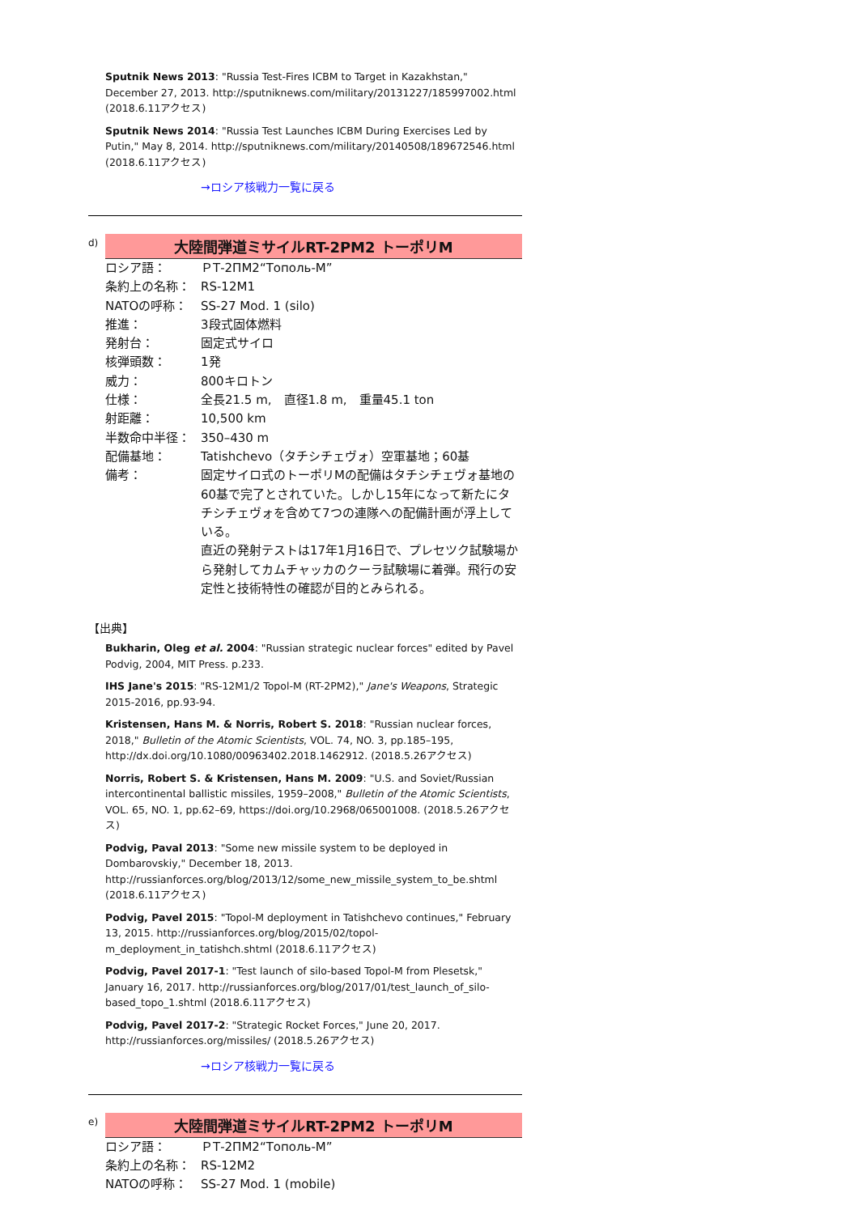Sputnik News 2013: "Russia Test-Fires ICBM to Target in Kazakhstan," December 27, 2013. http://sputniknews.com/military/20131227/185997002.html (2018.6.11アクセス)
Sputnik News 2014: "Russia Test Launches ICBM During Exercises Led by Putin," May 8, 2014. http://sputniknews.com/military/20140508/189672546.html (2018.6.11アクセス)
→ロシア核戦力一覧に戻る
d)
大陸間弾道ミサイルRT-2PM2 トーポリM
| ロシア語： | ＰТ-2ПМ2“Тополь-М” |
| 条約上の名称： | RS-12M1 |
| NATOの呼称： | SS-27 Mod. 1 (silo) |
| 推進： | 3段式固体燃料 |
| 発射台： | 固定式サイロ |
| 核弾頭数： | 1発 |
| 威力： | 800キロトン |
| 仕様： | 全長21.5 m, 直径1.8 m, 重量45.1 ton |
| 射距離： | 10,500 km |
| 半数命中半径： | 350–430 m |
| 配備基地： | Tatishchevo（タチシチェヴォ）空軍基地；60基 |
| 備考： | 固定サイロ式のトーポリMの配備はタチシチェヴォ基地の60基で完了とされていた。しかし15年になって新たにタチシチェヴォを含めて7つの連隊への配備計画が浮上している。 直近の発射テストは17年1月16日で、プレセツク試験場から発射してカムチャッカのクーラ試験場に着弾。飛行の安定性と技術特性の確認が目的とみられる。 |
【出典】
Bukharin, Oleg et al. 2004: "Russian strategic nuclear forces" edited by Pavel Podvig, 2004, MIT Press. p.233.
IHS Jane's 2015: "RS-12M1/2 Topol-M (RT-2PM2)," Jane's Weapons, Strategic 2015-2016, pp.93-94.
Kristensen, Hans M. & Norris, Robert S. 2018: "Russian nuclear forces, 2018," Bulletin of the Atomic Scientists, VOL. 74, NO. 3, pp.185–195, http://dx.doi.org/10.1080/00963402.2018.1462912. (2018.5.26アクセス)
Norris, Robert S. & Kristensen, Hans M. 2009: "U.S. and Soviet/Russian intercontinental ballistic missiles, 1959–2008," Bulletin of the Atomic Scientists, VOL. 65, NO. 1, pp.62–69, https://doi.org/10.2968/065001008. (2018.5.26アクセス)
Podvig, Paval 2013: "Some new missile system to be deployed in Dombarovskiy," December 18, 2013. http://russianforces.org/blog/2013/12/some_new_missile_system_to_be.shtml (2018.6.11アクセス)
Podvig, Pavel 2015: "Topol-M deployment in Tatishchevo continues," February 13, 2015. http://russianforces.org/blog/2015/02/topol-m_deployment_in_tatishch.shtml (2018.6.11アクセス)
Podvig, Pavel 2017-1: "Test launch of silo-based Topol-M from Plesetsk," January 16, 2017. http://russianforces.org/blog/2017/01/test_launch_of_silo-based_topo_1.shtml (2018.6.11アクセス)
Podvig, Pavel 2017-2: "Strategic Rocket Forces," June 20, 2017. http://russianforces.org/missiles/ (2018.5.26アクセス)
→ロシア核戦力一覧に戻る
e)
大陸間弾道ミサイルRT-2PM2 トーポリM
| ロシア語： | ＰТ-2ПМ2“Тополь-М” |
| 条約上の名称： | RS-12M2 |
| NATOの呼称： | SS-27 Mod. 1 (mobile) |